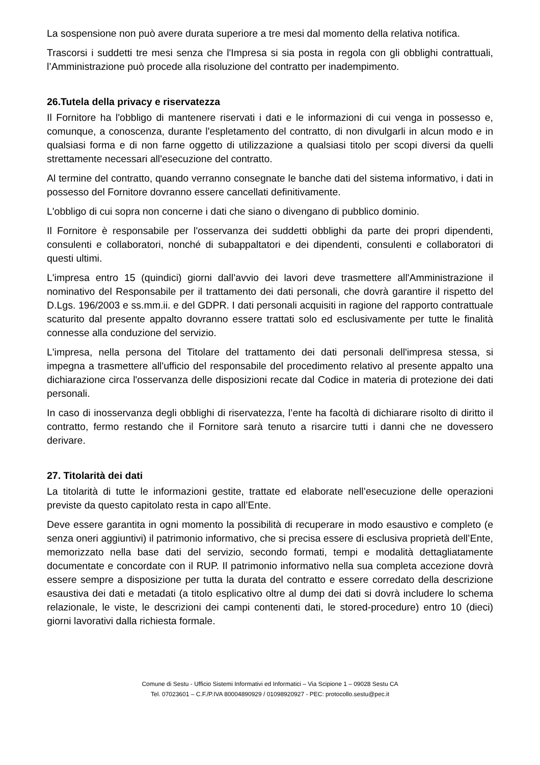La sospensione non può avere durata superiore a tre mesi dal momento della relativa notifica.
Trascorsi i suddetti tre mesi senza che l'Impresa si sia posta in regola con gli obblighi contrattuali, l’Amministrazione può procede alla risoluzione del contratto per inadempimento.
26.Tutela della privacy e riservatezza
Il Fornitore ha l'obbligo di mantenere riservati i dati e le informazioni di cui venga in possesso e, comunque, a conoscenza, durante l'espletamento del contratto, di non divulgarli in alcun modo e in qualsiasi forma e di non farne oggetto di utilizzazione a qualsiasi titolo per scopi diversi da quelli strettamente necessari all'esecuzione del contratto.
Al termine del contratto, quando verranno consegnate le banche dati del sistema informativo, i dati in possesso del Fornitore dovranno essere cancellati definitivamente.
L'obbligo di cui sopra non concerne i dati che siano o divengano di pubblico dominio.
Il Fornitore è responsabile per l'osservanza dei suddetti obblighi da parte dei propri dipendenti, consulenti e collaboratori, nonché di subappaltatori e dei dipendenti, consulenti e collaboratori di questi ultimi.
L'impresa entro 15 (quindici) giorni dall’avvio dei lavori deve trasmettere all'Amministrazione il nominativo del Responsabile per il trattamento dei dati personali, che dovrà garantire il rispetto del D.Lgs. 196/2003 e ss.mm.ii. e del GDPR. I dati personali acquisiti in ragione del rapporto contrattuale scaturito dal presente appalto dovranno essere trattati solo ed esclusivamente per tutte le finalità connesse alla conduzione del servizio.
L'impresa, nella persona del Titolare del trattamento dei dati personali dell'impresa stessa, si impegna a trasmettere all'ufficio del responsabile del procedimento relativo al presente appalto una dichiarazione circa l'osservanza delle disposizioni recate dal Codice in materia di protezione dei dati personali.
In caso di inosservanza degli obblighi di riservatezza, l’ente ha facoltà di dichiarare risolto di diritto il contratto, fermo restando che il Fornitore sarà tenuto a risarcire tutti i danni che ne dovessero derivare.
27. Titolarità dei dati
La titolarità di tutte le informazioni gestite, trattate ed elaborate nell’esecuzione delle operazioni previste da questo capitolato resta in capo all’Ente.
Deve essere garantita in ogni momento la possibilità di recuperare in modo esaustivo e completo (e senza oneri aggiuntivi) il patrimonio informativo, che si precisa essere di esclusiva proprietà dell’Ente, memorizzato nella base dati del servizio, secondo formati, tempi e modalità dettagliatamente documentate e concordate con il RUP. Il patrimonio informativo nella sua completa accezione dovrà essere sempre a disposizione per tutta la durata del contratto e essere corredato della descrizione esaustiva dei dati e metadati (a titolo esplicativo oltre al dump dei dati si dovrà includere lo schema relazionale, le viste, le descrizioni dei campi contenenti dati, le stored-procedure) entro 10 (dieci) giorni lavorativi dalla richiesta formale.
Comune di Sestu - Ufficio Sistemi Informativi ed Informatici – Via Scipione 1 – 09028 Sestu CA
Tel. 07023601 – C.F./P.IVA 80004890929 / 01098920927 - PEC: protocollo.sestu@pec.it